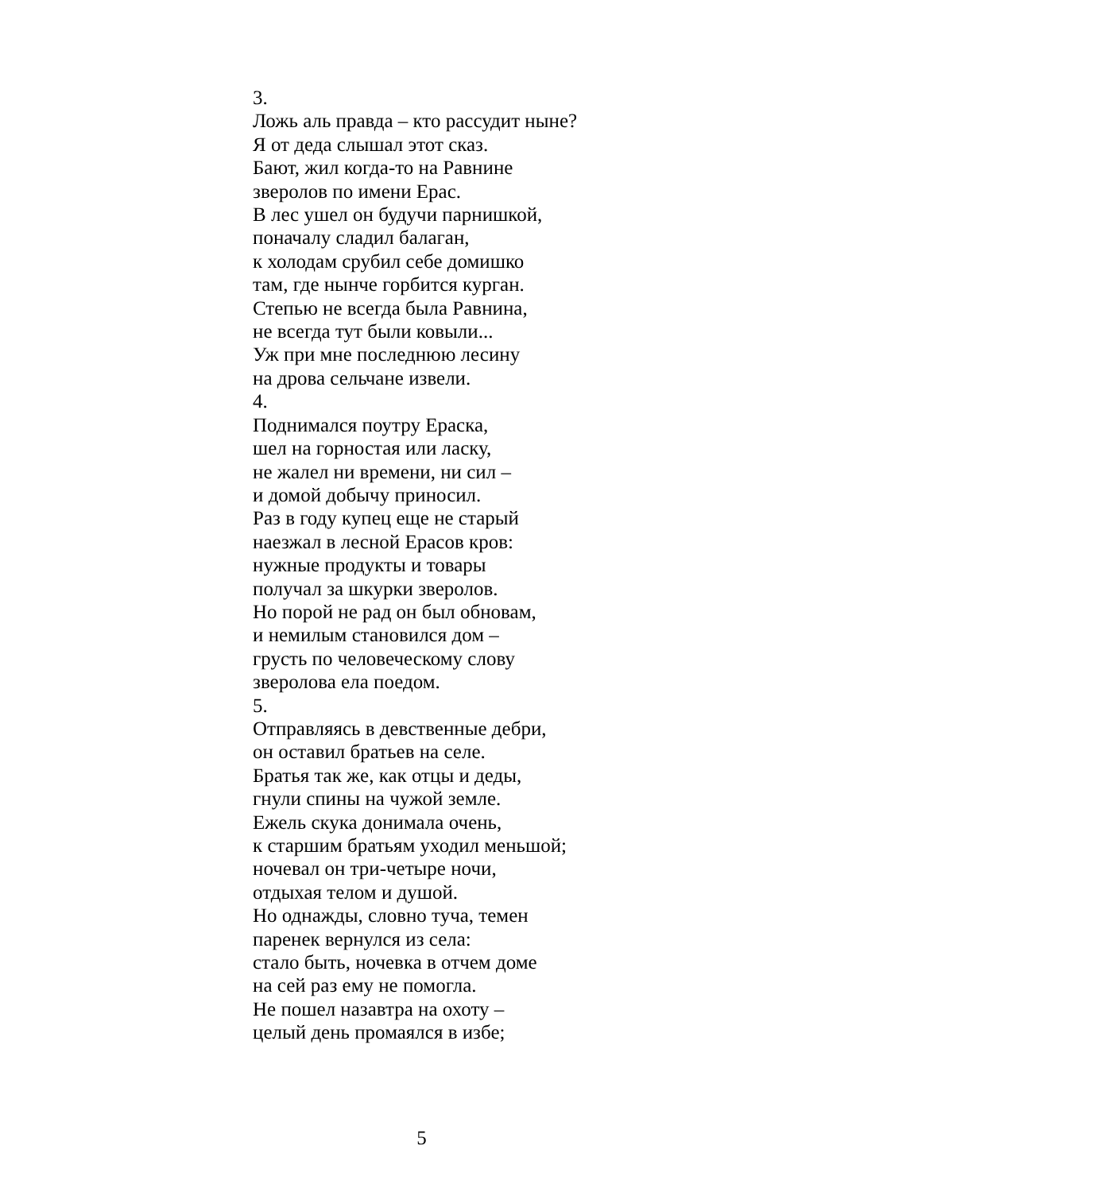3.
Ложь аль правда – кто рассудит ныне?
Я от деда слышал этот сказ.
Бают, жил когда-то на Равнине
зверолов по имени Ерас.
В лес ушел он будучи парнишкой,
поначалу сладил балаган,
к холодам срубил себе домишко
там, где нынче горбится курган.
Степью не всегда была Равнина,
не всегда тут были ковыли...
Уж при мне последнюю лесину
на дрова сельчане извели.
4.
Поднимался поутру Ераска,
шел на горностая или ласку,
не жалел ни времени, ни сил –
и домой добычу приносил.
Раз в году купец еще не старый
наезжал в лесной Ерасов кров:
нужные продукты и товары
получал за шкурки зверолов.
Но порой не рад он был обновам,
и немилым становился дом –
грусть по человеческому слову
зверолова ела поедом.
5.
Отправляясь в девственные дебри,
он оставил братьев на селе.
Братья так же, как отцы и деды,
гнули спины на чужой земле.
Ежель скука донимала очень,
к старшим братьям уходил меньшой;
ночевал он три-четыре ночи,
отдыхая телом и душой.
Но однажды, словно туча, темен
паренек вернулся из села:
стало быть, ночевка в отчем доме
на сей раз ему не помогла.
Не пошел назавтра на охоту –
целый день промаялся в избе;
5